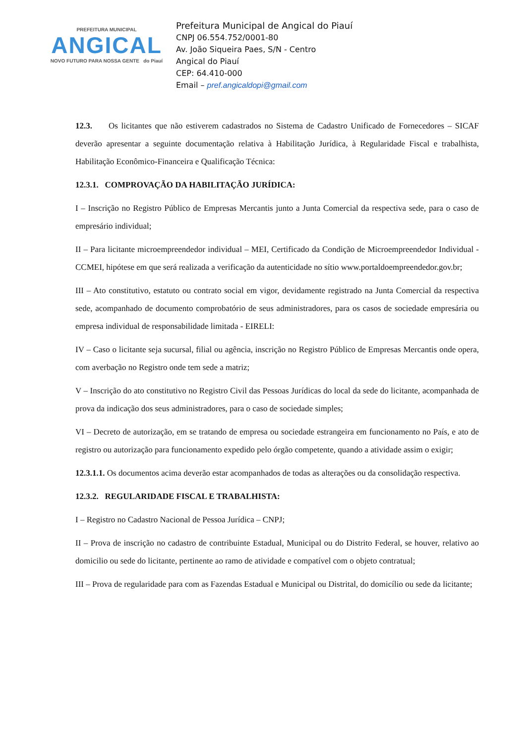PREFEITURA MUNICIPAL
ANGICAL
NOVO FUTURO PARA NOSSA GENTE do Piauí
Prefeitura Municipal de Angical do Piauí
CNPJ 06.554.752/0001-80
Av. João Siqueira Paes, S/N - Centro
Angical do Piauí
CEP: 64.410-000
Email – pref.angicaldopi@gmail.com
12.3. Os licitantes que não estiverem cadastrados no Sistema de Cadastro Unificado de Fornecedores – SICAF deverão apresentar a seguinte documentação relativa à Habilitação Jurídica, à Regularidade Fiscal e trabalhista, Habilitação Econômico-Financeira e Qualificação Técnica:
12.3.1. COMPROVAÇÃO DA HABILITAÇÃO JURÍDICA:
I – Inscrição no Registro Público de Empresas Mercantis junto a Junta Comercial da respectiva sede, para o caso de empresário individual;
II – Para licitante microempreendedor individual – MEI, Certificado da Condição de Microempreendedor Individual - CCMEI, hipótese em que será realizada a verificação da autenticidade no sítio www.portaldoempreendedor.gov.br;
III – Ato constitutivo, estatuto ou contrato social em vigor, devidamente registrado na Junta Comercial da respectiva sede, acompanhado de documento comprobatório de seus administradores, para os casos de sociedade empresária ou empresa individual de responsabilidade limitada - EIRELI:
IV – Caso o licitante seja sucursal, filial ou agência, inscrição no Registro Público de Empresas Mercantis onde opera, com averbação no Registro onde tem sede a matriz;
V – Inscrição do ato constitutivo no Registro Civil das Pessoas Jurídicas do local da sede do licitante, acompanhada de prova da indicação dos seus administradores, para o caso de sociedade simples;
VI – Decreto de autorização, em se tratando de empresa ou sociedade estrangeira em funcionamento no País, e ato de registro ou autorização para funcionamento expedido pelo órgão competente, quando a atividade assim o exigir;
12.3.1.1. Os documentos acima deverão estar acompanhados de todas as alterações ou da consolidação respectiva.
12.3.2. REGULARIDADE FISCAL E TRABALHISTA:
I – Registro no Cadastro Nacional de Pessoa Jurídica – CNPJ;
II – Prova de inscrição no cadastro de contribuinte Estadual, Municipal ou do Distrito Federal, se houver, relativo ao domicilio ou sede do licitante, pertinente ao ramo de atividade e compatível com o objeto contratual;
III – Prova de regularidade para com as Fazendas Estadual e Municipal ou Distrital, do domicílio ou sede da licitante;